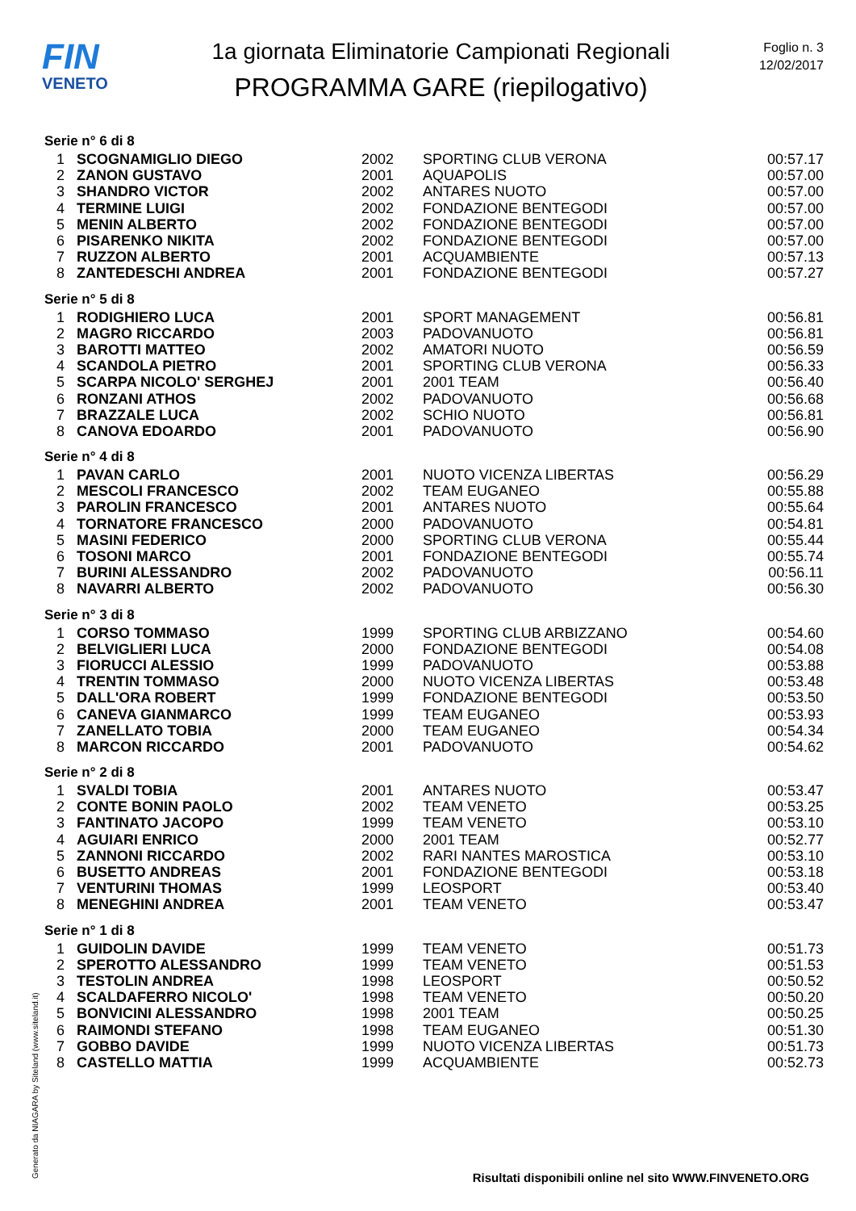FIN
VENETO
1a giornata Eliminatorie Campionati Regionali
PROGRAMMA GARE (riepilogativo)
Foglio n. 3
12/02/2017
Serie n° 6 di 8
| 1 | SCOGNAMIGLIO DIEGO | 2002 | SPORTING CLUB VERONA | 00:57.17 |
| 2 | ZANON GUSTAVO | 2001 | AQUAPOLIS | 00:57.00 |
| 3 | SHANDRO VICTOR | 2002 | ANTARES NUOTO | 00:57.00 |
| 4 | TERMINE LUIGI | 2002 | FONDAZIONE BENTEGODI | 00:57.00 |
| 5 | MENIN ALBERTO | 2002 | FONDAZIONE BENTEGODI | 00:57.00 |
| 6 | PISARENKO NIKITA | 2002 | FONDAZIONE BENTEGODI | 00:57.00 |
| 7 | RUZZON ALBERTO | 2001 | ACQUAMBIENTE | 00:57.13 |
| 8 | ZANTEDESCHI ANDREA | 2001 | FONDAZIONE BENTEGODI | 00:57.27 |
Serie n° 5 di 8
| 1 | RODIGHIERO LUCA | 2001 | SPORT MANAGEMENT | 00:56.81 |
| 2 | MAGRO RICCARDO | 2003 | PADOVANUOTO | 00:56.81 |
| 3 | BAROTTI MATTEO | 2002 | AMATORI NUOTO | 00:56.59 |
| 4 | SCANDOLA PIETRO | 2001 | SPORTING CLUB VERONA | 00:56.33 |
| 5 | SCARPA NICOLO' SERGHEJ | 2001 | 2001 TEAM | 00:56.40 |
| 6 | RONZANI ATHOS | 2002 | PADOVANUOTO | 00:56.68 |
| 7 | BRAZZALE LUCA | 2002 | SCHIO NUOTO | 00:56.81 |
| 8 | CANOVA EDOARDO | 2001 | PADOVANUOTO | 00:56.90 |
Serie n° 4 di 8
| 1 | PAVAN CARLO | 2001 | NUOTO VICENZA LIBERTAS | 00:56.29 |
| 2 | MESCOLI FRANCESCO | 2002 | TEAM EUGANEO | 00:55.88 |
| 3 | PAROLIN FRANCESCO | 2001 | ANTARES NUOTO | 00:55.64 |
| 4 | TORNATORE FRANCESCO | 2000 | PADOVANUOTO | 00:54.81 |
| 5 | MASINI FEDERICO | 2000 | SPORTING CLUB VERONA | 00:55.44 |
| 6 | TOSONI MARCO | 2001 | FONDAZIONE BENTEGODI | 00:55.74 |
| 7 | BURINI ALESSANDRO | 2002 | PADOVANUOTO | 00:56.11 |
| 8 | NAVARRI ALBERTO | 2002 | PADOVANUOTO | 00:56.30 |
Serie n° 3 di 8
| 1 | CORSO TOMMASO | 1999 | SPORTING CLUB ARBIZZANO | 00:54.60 |
| 2 | BELVIGLIERI LUCA | 2000 | FONDAZIONE BENTEGODI | 00:54.08 |
| 3 | FIORUCCI ALESSIO | 1999 | PADOVANUOTO | 00:53.88 |
| 4 | TRENTIN TOMMASO | 2000 | NUOTO VICENZA LIBERTAS | 00:53.48 |
| 5 | DALL'ORA ROBERT | 1999 | FONDAZIONE BENTEGODI | 00:53.50 |
| 6 | CANEVA GIANMARCO | 1999 | TEAM EUGANEO | 00:53.93 |
| 7 | ZANELLATO TOBIA | 2000 | TEAM EUGANEO | 00:54.34 |
| 8 | MARCON RICCARDO | 2001 | PADOVANUOTO | 00:54.62 |
Serie n° 2 di 8
| 1 | SVALDI TOBIA | 2001 | ANTARES NUOTO | 00:53.47 |
| 2 | CONTE BONIN PAOLO | 2002 | TEAM VENETO | 00:53.25 |
| 3 | FANTINATO JACOPO | 1999 | TEAM VENETO | 00:53.10 |
| 4 | AGUIARI ENRICO | 2000 | 2001 TEAM | 00:52.77 |
| 5 | ZANNONI RICCARDO | 2002 | RARI NANTES MAROSTICA | 00:53.10 |
| 6 | BUSETTO ANDREAS | 2001 | FONDAZIONE BENTEGODI | 00:53.18 |
| 7 | VENTURINI THOMAS | 1999 | LEOSPORT | 00:53.40 |
| 8 | MENEGHINI ANDREA | 2001 | TEAM VENETO | 00:53.47 |
Serie n° 1 di 8
| 1 | GUIDOLIN DAVIDE | 1999 | TEAM VENETO | 00:51.73 |
| 2 | SPEROTTO ALESSANDRO | 1999 | TEAM VENETO | 00:51.53 |
| 3 | TESTOLIN ANDREA | 1998 | LEOSPORT | 00:50.52 |
| 4 | SCALDAFERRO NICOLO' | 1998 | TEAM VENETO | 00:50.20 |
| 5 | BONVICINI ALESSANDRO | 1998 | 2001 TEAM | 00:50.25 |
| 6 | RAIMONDI STEFANO | 1998 | TEAM EUGANEO | 00:51.30 |
| 7 | GOBBO DAVIDE | 1999 | NUOTO VICENZA LIBERTAS | 00:51.73 |
| 8 | CASTELLO MATTIA | 1999 | ACQUAMBIENTE | 00:52.73 |
Generato da NIAGARA by Siteland (www.siteland.it)
Risultati disponibili online nel sito WWW.FINVENETO.ORG